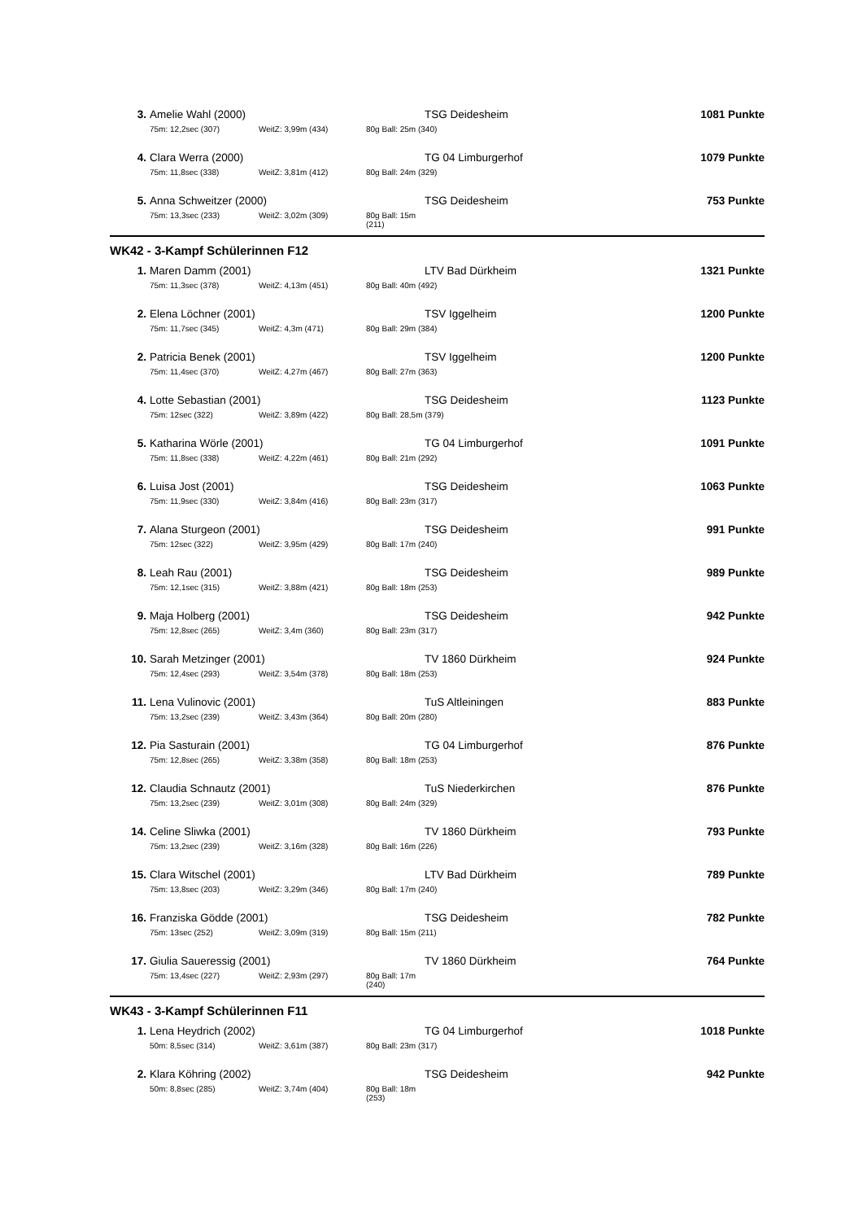| 3. | Amelie Wahl (2000) | | | TSG Deidesheim | 1081 Punkte |
| | 75m: 12,2sec (307) | WeitZ: 3,99m (434) | 80g Ball: 25m (340) | | |
| 4. | Clara Werra (2000) | | | TG 04 Limburgerhof | 1079 Punkte |
| | 75m: 11,8sec (338) | WeitZ: 3,81m (412) | 80g Ball: 24m (329) | | |
| 5. | Anna Schweitzer (2000) | | | TSG Deidesheim | 753 Punkte |
| | 75m: 13,3sec (233) | WeitZ: 3,02m (309) | 80g Ball: 15m (211) | | |
WK42 - 3-Kampf Schülerinnen F12
| 1. | Maren Damm (2001) | | | LTV Bad Dürkheim | 1321 Punkte |
| | 75m: 11,3sec (378) | WeitZ: 4,13m (451) | 80g Ball: 40m (492) | | |
| 2. | Elena Löchner (2001) | | | TSV Iggelheim | 1200 Punkte |
| | 75m: 11,7sec (345) | WeitZ: 4,3m (471) | 80g Ball: 29m (384) | | |
| 2. | Patricia Benek (2001) | | | TSV Iggelheim | 1200 Punkte |
| | 75m: 11,4sec (370) | WeitZ: 4,27m (467) | 80g Ball: 27m (363) | | |
| 4. | Lotte Sebastian (2001) | | | TSG Deidesheim | 1123 Punkte |
| | 75m: 12sec (322) | WeitZ: 3,89m (422) | 80g Ball: 28,5m (379) | | |
| 5. | Katharina Wörle (2001) | | | TG 04 Limburgerhof | 1091 Punkte |
| | 75m: 11,8sec (338) | WeitZ: 4,22m (461) | 80g Ball: 21m (292) | | |
| 6. | Luisa Jost (2001) | | | TSG Deidesheim | 1063 Punkte |
| | 75m: 11,9sec (330) | WeitZ: 3,84m (416) | 80g Ball: 23m (317) | | |
| 7. | Alana Sturgeon (2001) | | | TSG Deidesheim | 991 Punkte |
| | 75m: 12sec (322) | WeitZ: 3,95m (429) | 80g Ball: 17m (240) | | |
| 8. | Leah Rau (2001) | | | TSG Deidesheim | 989 Punkte |
| | 75m: 12,1sec (315) | WeitZ: 3,88m (421) | 80g Ball: 18m (253) | | |
| 9. | Maja Holberg (2001) | | | TSG Deidesheim | 942 Punkte |
| | 75m: 12,8sec (265) | WeitZ: 3,4m (360) | 80g Ball: 23m (317) | | |
| 10. | Sarah Metzinger (2001) | | | TV 1860 Dürkheim | 924 Punkte |
| | 75m: 12,4sec (293) | WeitZ: 3,54m (378) | 80g Ball: 18m (253) | | |
| 11. | Lena Vulinovic (2001) | | | TuS Altleiningen | 883 Punkte |
| | 75m: 13,2sec (239) | WeitZ: 3,43m (364) | 80g Ball: 20m (280) | | |
| 12. | Pia Sasturain (2001) | | | TG 04 Limburgerhof | 876 Punkte |
| | 75m: 12,8sec (265) | WeitZ: 3,38m (358) | 80g Ball: 18m (253) | | |
| 12. | Claudia Schnautz (2001) | | | TuS Niederkirchen | 876 Punkte |
| | 75m: 13,2sec (239) | WeitZ: 3,01m (308) | 80g Ball: 24m (329) | | |
| 14. | Celine Sliwka (2001) | | | TV 1860 Dürkheim | 793 Punkte |
| | 75m: 13,2sec (239) | WeitZ: 3,16m (328) | 80g Ball: 16m (226) | | |
| 15. | Clara Witschel (2001) | | | LTV Bad Dürkheim | 789 Punkte |
| | 75m: 13,8sec (203) | WeitZ: 3,29m (346) | 80g Ball: 17m (240) | | |
| 16. | Franziska Gödde (2001) | | | TSG Deidesheim | 782 Punkte |
| | 75m: 13sec (252) | WeitZ: 3,09m (319) | 80g Ball: 15m (211) | | |
| 17. | Giulia Saueressig (2001) | | | TV 1860 Dürkheim | 764 Punkte |
| | 75m: 13,4sec (227) | WeitZ: 2,93m (297) | 80g Ball: 17m (240) | | |
WK43 - 3-Kampf Schülerinnen F11
| 1. | Lena Heydrich (2002) | | | TG 04 Limburgerhof | 1018 Punkte |
| | 50m: 8,5sec (314) | WeitZ: 3,61m (387) | 80g Ball: 23m (317) | | |
| 2. | Klara Köhring (2002) | | | TSG Deidesheim | 942 Punkte |
| | 50m: 8,8sec (285) | WeitZ: 3,74m (404) | 80g Ball: 18m (253) | | |